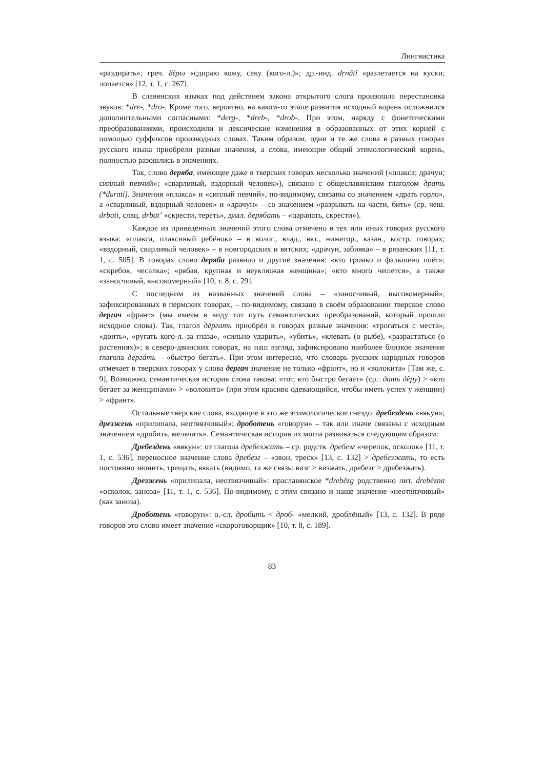Лингвистика
«раздирать»; греч. δέρω «сдираю кожу, секу (кого-л.)»; др.-инд. dṛnâti «разлетается на куски; лопается» [12, т. 1, с. 267].
В славянских языках под действием закона открытого слога произошла перестановка звуков: *dre-, *dro-. Кроме того, вероятно, на каком-то этапе развития исходный корень осложнился дополнительными согласными: *derg-, *dreb-, *drob-. При этом, наряду с фонетическими преобразованиями, происходили и лексические изменения в образованных от этих корней с помощью суффиксов производных словах. Таким образом, одни и те же слова в разных говорах русского языка приобрели разные значения, а слова, имеющие общий этимологический корень, полностью разошлись в значениях.
Так, слово деряба, имеющее даже в тверских говорах несколько значений («плакса; драчун; сиплый певчий»; «сварливый, вздорный человек»), связано с общеславянским глаголом драть (*dьrati). Значения «плакса» и «сиплый певчий», по-видимому, связаны со значением «драть горло», а «сварливый, вздорный человек» и «драчун» – со значением «разрывать на части, бить» (ср. чеш. drbati, слвц. drbat’ «скрести, тереть», диал. дерябать – «царапать, скрести»).
Каждое из приведенных значений этого слова отмечено в тех или иных говорах русского языка: «плакса, плаксивый ребёнок» – в волог., влад., вят., нижегор., казан., костр. говорах; «вздорный, сварливый человек» – в новгородских и вятских; «драчун, забияка» – в рязанских [11, т. 1, с. 505]. В говорах слово деряба развило и другие значения: «кто громко и фальшиво поёт»; «скребок, чесалка»; «рябая, крупная и неуклюжая женщина»; «кто много чешется», а также «заносчивый, высокомерный» [10, т. 8, с. 29].
С последним из названных значений слова – «заносчивый, высокомерный», зафиксированных в пермских говорах, – по-видимому, связано в своём образовании тверское слово дергач «франт» (мы имеем в виду тот путь семантических преобразований, который прошло исходное слова). Так, глагол дёргать приобрёл в говорах разные значения: «трогаться с места», «доить», «ругать кого-л. за глаза», «сильно ударить», «убить», «клевать (о рыбе), «разрастаться (о растениях)»; в северо-двинских говорах, на наш взгляд, зафиксировано наиболее близкое значение глагола дергáть – «быстро бегать». При этом интересно, что словарь русских народных говоров отмечает в тверских говорах у слова дергач значение не только «франт», но и «волокита» [Там же, с. 9], Возможно, семантическая история слова такова: «тот, кто быстро бегает» (ср.: дать дёру) > «кто бегает за женщинами» > «волокита» (при этом красиво одевающийся, чтобы иметь успех у женщин) > «франт».
Остальные тверские слова, входящие в это же этимологическое гнездо: дребездень «вякун»; дрезжень «прилипала, неотвязчивый»; дроботень «говорун» – так или иначе связаны с исходным значением «дробить, мельчить». Семантическая история их могла развиваться следующим образом:
Дребездень «вякун»: от глагола дребезжать – ср. родств. дребезг «черепок, осколок» [11, т. 1, с. 536], переносное значение слова дребезг – «звон, треск» [13, с. 132] > дребезжать, то есть постоянно звонить, трещать, вякать (видимо, та же связь: визг > визжать, дребезг > дребезжать).
Дрезжень «прилипала, неотвязчивый»: праславянское *drebězg родственно лит. drebėzna «осколок, заноза» [11, т. 1, с. 536]. По-видимому, с этим связано и наше значение «неотвязчивый» (как заноза).
Дроботень «говорун»: о.-сл. дробить < дроб- «мелкий, дроблёный» [13, с. 132]. В ряде говоров это слово имеет значение «скороговорщик» [10, т. 8, с. 189].
83